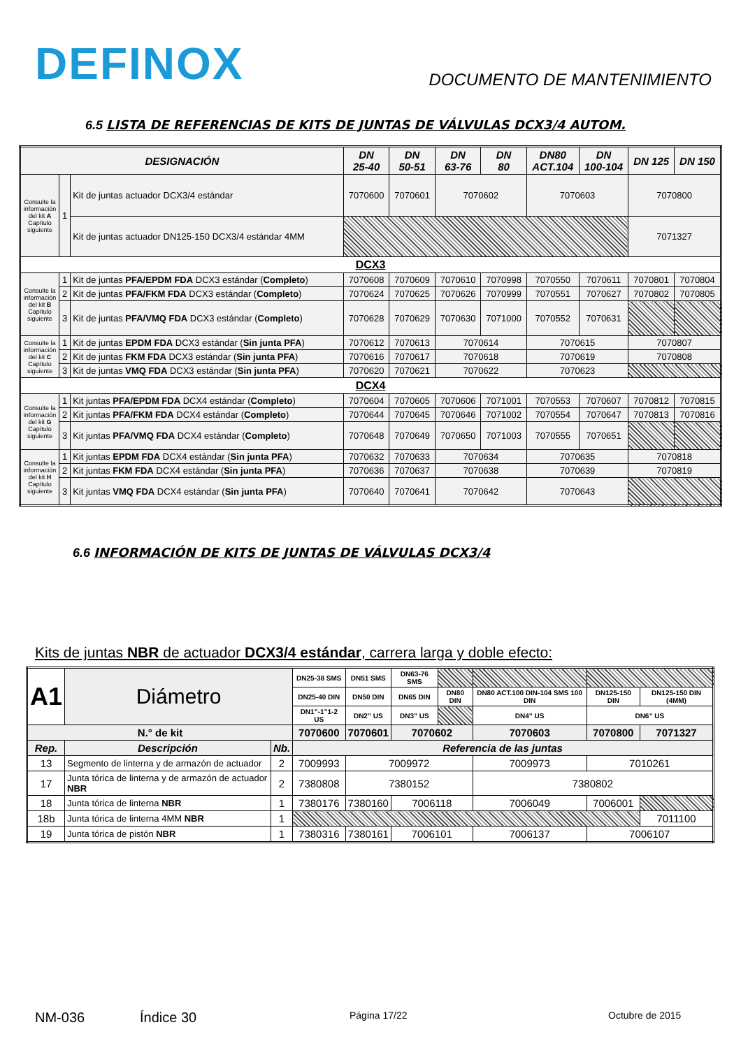DEFINOX
DOCUMENTO DE MANTENIMIENTO
6.5 LISTA DE REFERENCIAS DE KITS DE JUNTAS DE VÁLVULAS DCX3/4 AUTOM.
| DESIGNACIÓN | | | DN 25-40 | DN 50-51 | DN 63-76 | DN 80 | DN80 ACT.104 | DN 100-104 | DN 125 | DN 150 |
| --- | --- | --- | --- | --- | --- | --- | --- | --- | --- | --- |
| Consulte la información del kit A Capítulo siguiente | 1 | Kit de juntas actuador DCX3/4 estándar | 7070600 | 7070601 | 7070602 | | 7070603 | | 7070800 | |
| | | Kit de juntas actuador DN125-150 DCX3/4 estándar 4MM | | | | | | | 7071327 | |
| DCX3 | | | | | | | | | | |
| Consulte la información del kit B Capítulo siguiente | 1 | Kit de juntas PFA/EPDM FDA DCX3 estándar ( Completo ) | 7070608 | 7070609 | 7070610 | 7070998 | 7070550 | 7070611 | 7070801 | 7070804 |
| | 2 | Kit de juntas PFA/FKM FDA DCX3 estándar ( Completo ) | 7070624 | 7070625 | 7070626 | 7070999 | 7070551 | 7070627 | 7070802 | 7070805 |
| | 3 | Kit de juntas PFA/VMQ FDA DCX3 estándar ( Completo ) | 7070628 | 7070629 | 7070630 | 7071000 | 7070552 | 7070631 | | |
| Consulte la información del kit C Capítulo siguiente | 1 | Kit de juntas EPDM FDA DCX3 estándar ( Sin junta PFA ) | 7070612 | 7070613 | 7070614 | | 7070615 | | 7070807 | |
| | 2 | Kit de juntas FKM FDA DCX3 estándar ( Sin junta PFA ) | 7070616 | 7070617 | 7070618 | | 7070619 | | 7070808 | |
| | 3 | Kit de juntas VMQ FDA DCX3 estándar ( Sin junta PFA ) | 7070620 | 7070621 | 7070622 | | 7070623 | | | |
| DCX4 | | | | | | | | | | |
| Consulte la información del kit G Capítulo siguiente | 1 | Kit juntas PFA/EPDM FDA DCX4 estándar ( Completo ) | 7070604 | 7070605 | 7070606 | 7071001 | 7070553 | 7070607 | 7070812 | 7070815 |
| | 2 | Kit juntas PFA/FKM FDA DCX4 estándar ( Completo ) | 7070644 | 7070645 | 7070646 | 7071002 | 7070554 | 7070647 | 7070813 | 7070816 |
| | 3 | Kit juntas PFA/VMQ FDA DCX4 estándar ( Completo ) | 7070648 | 7070649 | 7070650 | 7071003 | 7070555 | 7070651 | | |
| Consulte la información del kit H Capítulo siguiente | 1 | Kit juntas EPDM FDA DCX4 estándar ( Sin junta PFA ) | 7070632 | 7070633 | 7070634 | | 7070635 | | 7070818 | |
| | 2 | Kit juntas FKM FDA DCX4 estándar ( Sin junta PFA ) | 7070636 | 7070637 | 7070638 | | 7070639 | | 7070819 | |
| | 3 | Kit juntas VMQ FDA DCX4 estándar ( Sin junta PFA ) | 7070640 | 7070641 | 7070642 | | 7070643 | | | |
6.6 INFORMACIÓN DE KITS DE JUNTAS DE VÁLVULAS DCX3/4
Kits de juntas NBR de actuador DCX3/4 estándar, carrera larga y doble efecto:
| A1 | Diámetro | | DN25-38 SMS | DN51 SMS | DN63-76 SMS | | | | |
| | | | DN25-40 DIN | DN50 DIN | DN65 DIN | DN80 DIN | DN80 ACT.100 DIN-104 SMS 100 DIN | DN125-150 DIN | DN125-150 DIN (4MM) |
| | | | DN1”-1”1-2 US | DN2” US | DN3” US | | DN4” US | DN6” US | |
| N.° de kit | | | 7070600 | 7070601 | 7070602 | | 7070603 | 7070800 | 7071327 |
| Rep. | Descripción | Nb. | Referencia de las juntas | | | | | | |
| 13 | Segmento de linterna y de armazón de actuador | 2 | 7009993 | 7009972 | | | 7009973 | 7010261 | |
| 17 | Junta tórica de linterna y de armazón de actuador NBR | 2 | 7380808 | 7380152 | | | 7380802 | | |
| 18 | Junta tórica de linterna NBR | 1 | 7380176 | 7380160 | 7006118 | | 7006049 | 7006001 | |
| 18b | Junta tórica de linterna 4MM NBR | 1 | | | | | | | 7011100 |
| 19 | Junta tórica de pistón NBR | 1 | 7380316 | 7380161 | 7006101 | | 7006137 | 7006107 | |
NM-036 Índice 30 Página 17/22 Octubre de 2015